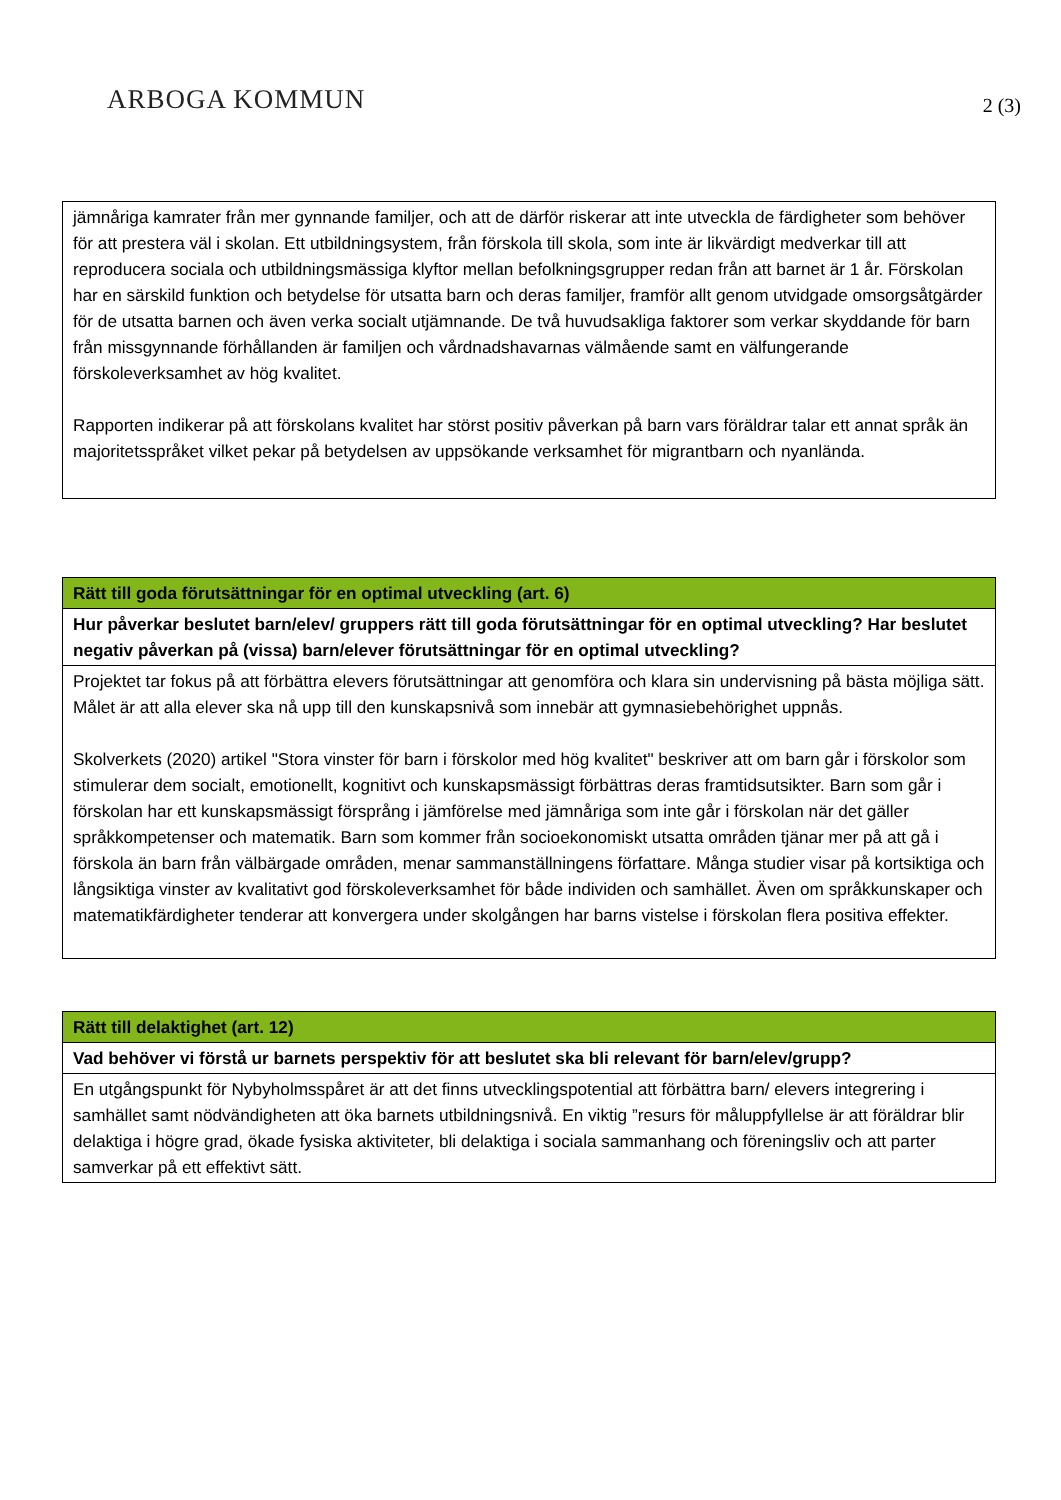ARBOGA KOMMUN
2 (3)
| jämnåriga kamrater från mer gynnande familjer, och att de därför riskerar att inte utveckla de färdigheter som behöver för att prestera väl i skolan. Ett utbildningsystem, från förskola till skola, som inte är likvärdigt medverkar till att reproducera sociala och utbildningsmässiga klyftor mellan befolkningsgrupper redan från att barnet är 1 år. Förskolan har en särskild funktion och betydelse för utsatta barn och deras familjer, framför allt genom utvidgade omsorgsåtgärder för de utsatta barnen och även verka socialt utjämnande. De två huvudsakliga faktorer som verkar skyddande för barn från missgynnande förhållanden är familjen och vårdnadshavarnas välmående samt en välfungerande förskoleverksamhet av hög kvalitet. Rapporten indikerar på att förskolans kvalitet har störst positiv påverkan på barn vars föräldrar talar ett annat språk än majoritetsspråket vilket pekar på betydelsen av uppsökande verksamhet för migrantbarn och nyanlända. |
| Rätt till goda förutsättningar för en optimal utveckling (art. 6) |
| Hur påverkar beslutet barn/elev/ gruppers rätt till goda förutsättningar för en optimal utveckling? Har beslutet negativ påverkan på (vissa) barn/elever förutsättningar för en optimal utveckling? |
| Projektet tar fokus på att förbättra elevers förutsättningar att genomföra och klara sin undervisning på bästa möjliga sätt. Målet är att alla elever ska nå upp till den kunskapsnivå som innebär att gymnasiebehörighet uppnås. Skolverkets (2020) artikel "Stora vinster för barn i förskolor med hög kvalitet" beskriver att om barn går i förskolor som stimulerar dem socialt, emotionellt, kognitivt och kunskapsmässigt förbättras deras framtidsutsikter. Barn som går i förskolan har ett kunskapsmässigt försprång i jämförelse med jämnåriga som inte går i förskolan när det gäller språkkompetenser och matematik. Barn som kommer från socioekonomiskt utsatta områden tjänar mer på att gå i förskola än barn från välbärgade områden, menar sammanställningens författare. Många studier visar på kortsiktiga och långsiktiga vinster av kvalitativt god förskoleverksamhet för både individen och samhället. Även om språkkunskaper och matematikfärdigheter tenderar att konvergera under skolgången har barns vistelse i förskolan flera positiva effekter. |
| Rätt till delaktighet (art. 12) |
| Vad behöver vi förstå ur barnets perspektiv för att beslutet ska bli relevant för barn/elev/grupp? |
| En utgångspunkt för Nybyholmsspåret är att det finns utvecklingspotential att förbättra barn/ elevers integrering i samhället samt nödvändigheten att öka barnets utbildningsnivå. En viktig ”resurs för måluppfyllelse är att föräldrar blir delaktiga i högre grad, ökade fysiska aktiviteter, bli delaktiga i sociala sammanhang och föreningsliv och att parter samverkar på ett effektivt sätt. |